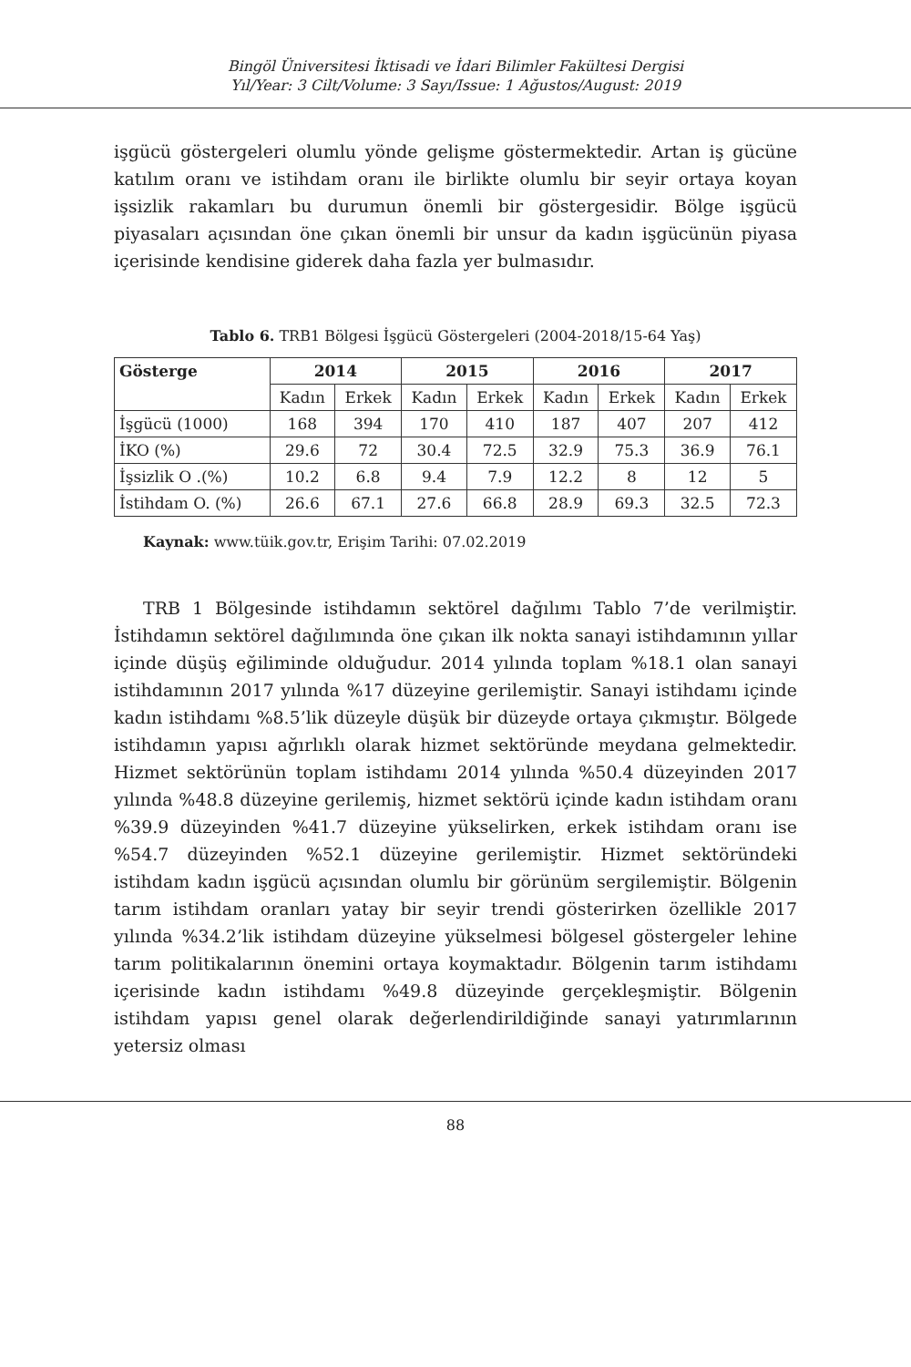Bingöl Üniversitesi İktisadi ve İdari Bilimler Fakültesi Dergisi
Yıl/Year: 3 Cilt/Volume: 3 Sayı/Issue: 1 Ağustos/August: 2019
işgücü göstergeleri olumlu yönde gelişme göstermektedir. Artan iş gücüne katılım oranı ve istihdam oranı ile birlikte olumlu bir seyir ortaya koyan işsizlik rakamları bu durumun önemli bir göstergesidir. Bölge işgücü piyasaları açısından öne çıkan önemli bir unsur da kadın işgücünün piyasa içerisinde kendisine giderek daha fazla yer bulmasıdır.
Tablo 6. TRB1 Bölgesi İşgücü Göstergeleri (2004-2018/15-64 Yaş)
| Gösterge | 2014 | | 2015 | | 2016 | | 2017 | |
| --- | --- | --- | --- | --- | --- | --- | --- | --- |
| | Kadın | Erkek | Kadın | Erkek | Kadın | Erkek | Kadın | Erkek |
| İşgücü (1000) | 168 | 394 | 170 | 410 | 187 | 407 | 207 | 412 |
| İKO (%) | 29.6 | 72 | 30.4 | 72.5 | 32.9 | 75.3 | 36.9 | 76.1 |
| İşsizlik O .(%) | 10.2 | 6.8 | 9.4 | 7.9 | 12.2 | 8 | 12 | 5 |
| İstihdam O. (%) | 26.6 | 67.1 | 27.6 | 66.8 | 28.9 | 69.3 | 32.5 | 72.3 |
Kaynak: www.tüik.gov.tr, Erişim Tarihi: 07.02.2019
TRB 1 Bölgesinde istihdamın sektörel dağılımı Tablo 7’de verilmiştir. İstihdamın sektörel dağılımında öne çıkan ilk nokta sanayi istihdamının yıllar içinde düşüş eğiliminde olduğudur. 2014 yılında toplam %18.1 olan sanayi istihdamının 2017 yılında %17 düzeyine gerilemiştir. Sanayi istihdamı içinde kadın istihdamı %8.5’lik düzeyle düşük bir düzeyde ortaya çıkmıştır. Bölgede istihdamın yapısı ağırlıklı olarak hizmet sektöründe meydana gelmektedir. Hizmet sektörünün toplam istihdamı 2014 yılında %50.4 düzeyinden 2017 yılında %48.8 düzeyine gerilemiş, hizmet sektörü içinde kadın istihdam oranı %39.9 düzeyinden %41.7 düzeyine yükselirken, erkek istihdam oranı ise %54.7 düzeyinden %52.1 düzeyine gerilemiştir. Hizmet sektöründeki istihdam kadın işgücü açısından olumlu bir görünüm sergilemiştir. Bölgenin tarım istihdam oranları yatay bir seyir trendi gösterirken özellikle 2017 yılında %34.2’lik istihdam düzeyine yükselmesi bölgesel göstergeler lehine tarım politikalarının önemini ortaya koymaktadır. Bölgenin tarım istihdamı içerisinde kadın istihdamı %49.8 düzeyinde gerçekleşmiştir. Bölgenin istihdam yapısı genel olarak değerlendirildiğinde sanayi yatırımlarının yetersiz olması
88